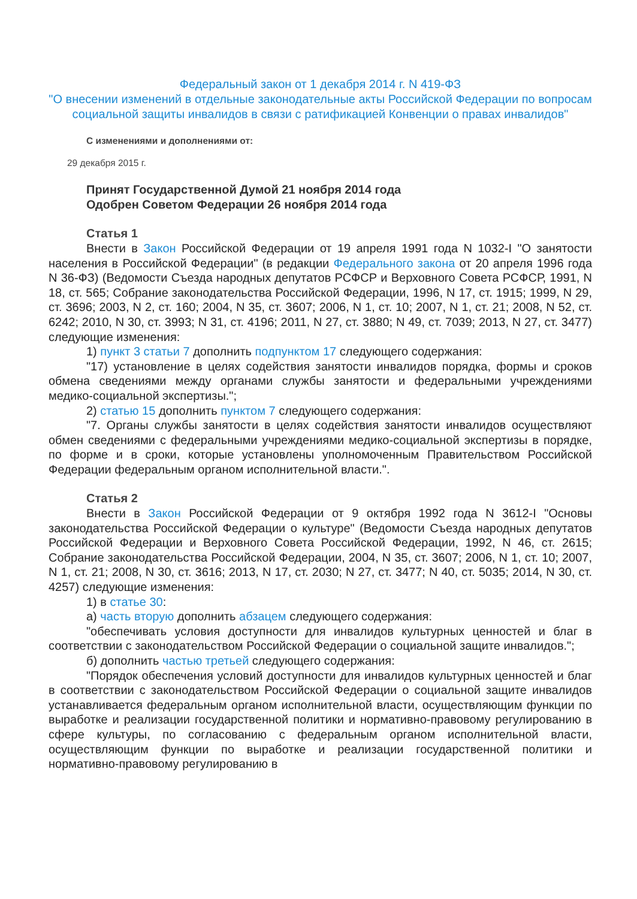Федеральный закон от 1 декабря 2014 г. N 419-ФЗ
"О внесении изменений в отдельные законодательные акты Российской Федерации по вопросам социальной защиты инвалидов в связи с ратификацией Конвенции о правах инвалидов"
С изменениями и дополнениями от:
29 декабря 2015 г.
Принят Государственной Думой 21 ноября 2014 года
Одобрен Советом Федерации 26 ноября 2014 года
Статья 1
Внести в Закон Российской Федерации от 19 апреля 1991 года N 1032-I "О занятости населения в Российской Федерации" (в редакции Федерального закона от 20 апреля 1996 года N 36-ФЗ) (Ведомости Съезда народных депутатов РСФСР и Верховного Совета РСФСР, 1991, N 18, ст. 565; Собрание законодательства Российской Федерации, 1996, N 17, ст. 1915; 1999, N 29, ст. 3696; 2003, N 2, ст. 160; 2004, N 35, ст. 3607; 2006, N 1, ст. 10; 2007, N 1, ст. 21; 2008, N 52, ст. 6242; 2010, N 30, ст. 3993; N 31, ст. 4196; 2011, N 27, ст. 3880; N 49, ст. 7039; 2013, N 27, ст. 3477) следующие изменения:
1) пункт 3 статьи 7 дополнить подпунктом 17 следующего содержания:
"17) установление в целях содействия занятости инвалидов порядка, формы и сроков обмена сведениями между органами службы занятости и федеральными учреждениями медико-социальной экспертизы.";
2) статью 15 дополнить пунктом 7 следующего содержания:
"7. Органы службы занятости в целях содействия занятости инвалидов осуществляют обмен сведениями с федеральными учреждениями медико-социальной экспертизы в порядке, по форме и в сроки, которые установлены уполномоченным Правительством Российской Федерации федеральным органом исполнительной власти.".
Статья 2
Внести в Закон Российской Федерации от 9 октября 1992 года N 3612-I "Основы законодательства Российской Федерации о культуре" (Ведомости Съезда народных депутатов Российской Федерации и Верховного Совета Российской Федерации, 1992, N 46, ст. 2615; Собрание законодательства Российской Федерации, 2004, N 35, ст. 3607; 2006, N 1, ст. 10; 2007, N 1, ст. 21; 2008, N 30, ст. 3616; 2013, N 17, ст. 2030; N 27, ст. 3477; N 40, ст. 5035; 2014, N 30, ст. 4257) следующие изменения:
1) в статье 30:
а) часть вторую дополнить абзацем следующего содержания:
"обеспечивать условия доступности для инвалидов культурных ценностей и благ в соответствии с законодательством Российской Федерации о социальной защите инвалидов.";
б) дополнить частью третьей следующего содержания:
"Порядок обеспечения условий доступности для инвалидов культурных ценностей и благ в соответствии с законодательством Российской Федерации о социальной защите инвалидов устанавливается федеральным органом исполнительной власти, осуществляющим функции по выработке и реализации государственной политики и нормативно-правовому регулированию в сфере культуры, по согласованию с федеральным органом исполнительной власти, осуществляющим функции по выработке и реализации государственной политики и нормативно-правовому регулированию в